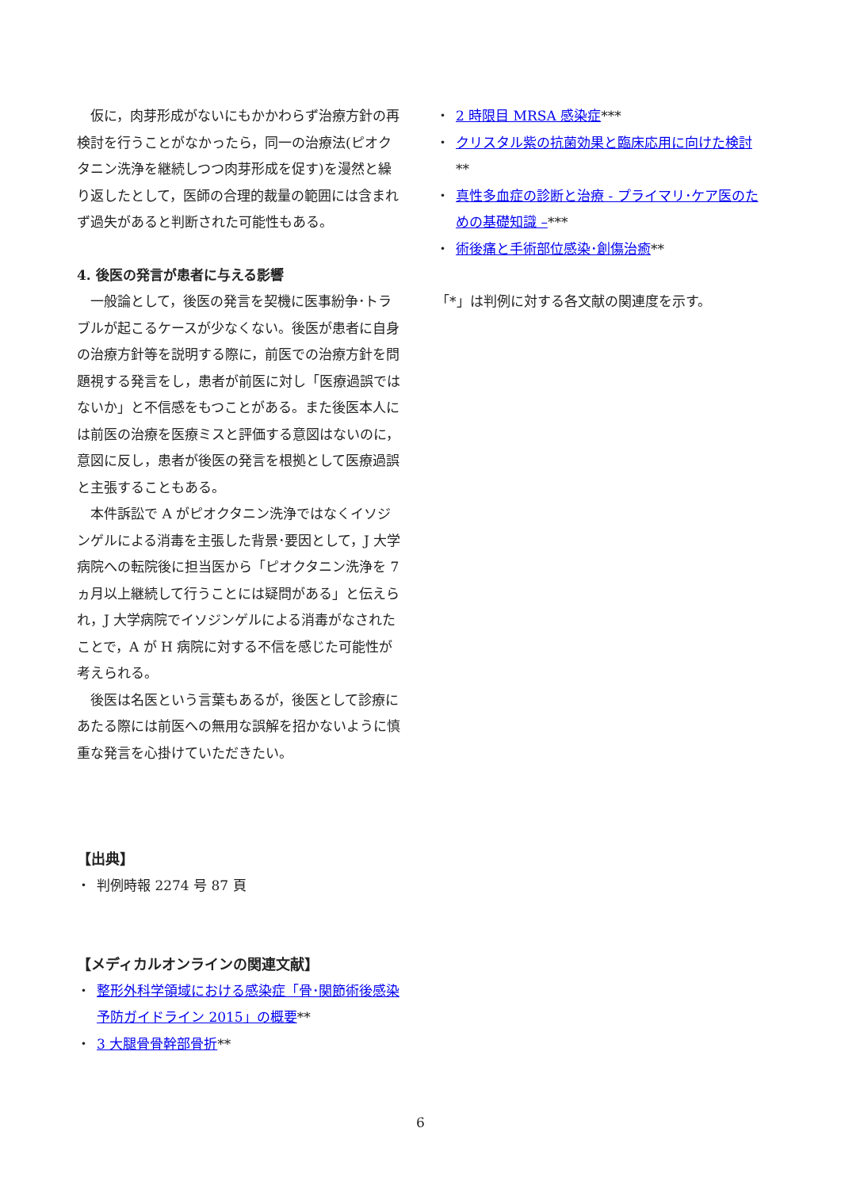仮に，肉芽形成がないにもかかわらず治療方針の再検討を行うことがなかったら，同一の治療法(ピオクタニン洗浄を継続しつつ肉芽形成を促す)を漫然と繰り返したとして，医師の合理的裁量の範囲には含まれず過失があると判断された可能性もある。
4. 後医の発言が患者に与える影響
一般論として，後医の発言を契機に医事紛争･トラブルが起こるケースが少なくない。後医が患者に自身の治療方針等を説明する際に，前医での治療方針を問題視する発言をし，患者が前医に対し「医療過誤ではないか」と不信感をもつことがある。また後医本人には前医の治療を医療ミスと評価する意図はないのに，意図に反し，患者が後医の発言を根拠として医療過誤と主張することもある。
本件訴訟で A がピオクタニン洗浄ではなくイソジンゲルによる消毒を主張した背景･要因として，J 大学病院への転院後に担当医から「ピオクタニン洗浄を 7 ヵ月以上継続して行うことには疑問がある」と伝えられ，J 大学病院でイソジンゲルによる消毒がなされたことで，A が H 病院に対する不信を感じた可能性が考えられる。
後医は名医という言葉もあるが，後医として診療にあたる際には前医への無用な誤解を招かないように慎重な発言を心掛けていただきたい。
【出典】
・ 判例時報 2274 号 87 頁
【メディカルオンラインの関連文献】
・ 整形外科学領域における感染症「骨･関節術後感染予防ガイドライン 2015」の概要**
・ 3 大腿骨骨幹部骨折**
・ 2 時限目 MRSA 感染症***
・ クリスタル紫の抗菌効果と臨床応用に向けた検討
**
・ 真性多血症の診断と治療 - プライマリ･ケア医のための基礎知識 –***
・ 術後痛と手術部位感染･創傷治癒**
「*」は判例に対する各文献の関連度を示す。
6